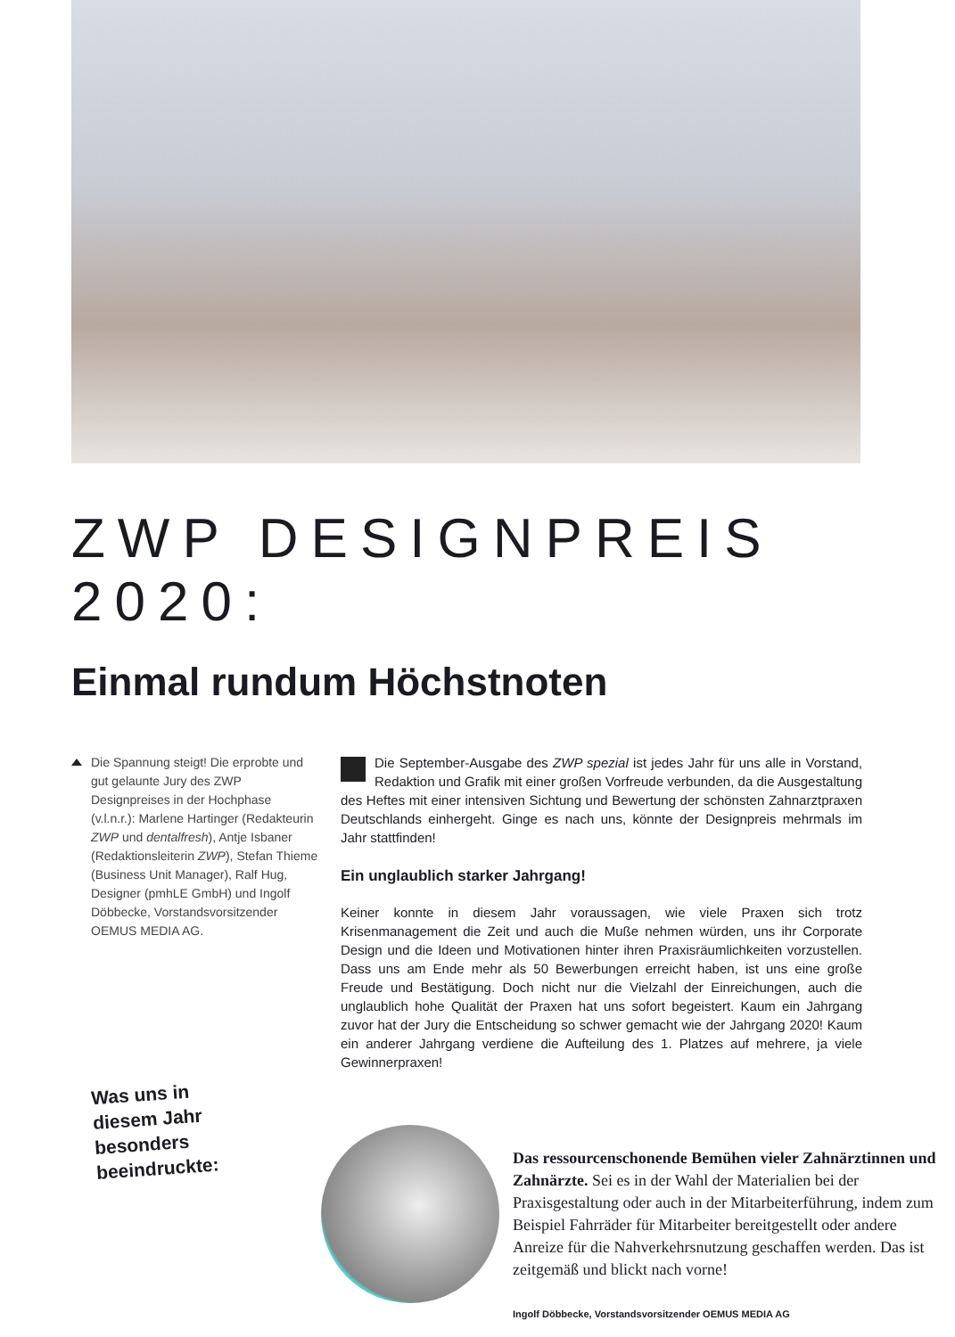ZWP DESIGNPREIS 2020:
Einmal rundum Höchstnoten
Die Spannung steigt! Die erprobte und gut gelaunte Jury des ZWP Designpreises in der Hochphase (v.l.n.r.): Marlene Hartinger (Redakteurin ZWP und dentalfresh), Antje Isbaner (Redaktionsleiterin ZWP), Stefan Thieme (Business Unit Manager), Ralf Hug, Designer (pmhLE GmbH) und Ingolf Döbbecke, Vorstandsvorsitzender OEMUS MEDIA AG.
Die September-Ausgabe des ZWP spezial ist jedes Jahr für uns alle in Vorstand, Redaktion und Grafik mit einer großen Vorfreude verbunden, da die Ausgestaltung des Heftes mit einer intensiven Sichtung und Bewertung der schönsten Zahnarztpraxen Deutschlands einhergeht. Ginge es nach uns, könnte der Designpreis mehrmals im Jahr stattfinden!
Ein unglaublich starker Jahrgang!
Keiner konnte in diesem Jahr voraussagen, wie viele Praxen sich trotz Krisenmanagement die Zeit und auch die Muße nehmen würden, uns ihr Corporate Design und die Ideen und Motivationen hinter ihren Praxisräumlichkeiten vorzustellen. Dass uns am Ende mehr als 50 Bewerbungen erreicht haben, ist uns eine große Freude und Bestätigung. Doch nicht nur die Vielzahl der Einreichungen, auch die unglaublich hohe Qualität der Praxen hat uns sofort begeistert. Kaum ein Jahrgang zuvor hat der Jury die Entscheidung so schwer gemacht wie der Jahrgang 2020! Kaum ein anderer Jahrgang verdiene die Aufteilung des 1. Platzes auf mehrere, ja viele Gewinnerpraxen!
Was uns in diesem Jahr besonders beeindruckte:
Das ressourcenschonende Bemühen vieler Zahnärztinnen und Zahnärzte. Sei es in der Wahl der Materialien bei der Praxisgestaltung oder auch in der Mitarbeiterführung, indem zum Beispiel Fahrräder für Mitarbeiter bereitgestellt oder andere Anreize für die Nahverkehrsnutzung geschaffen werden. Das ist zeitgemäß und blickt nach vorne!
Ingolf Döbbecke, Vorstandsvorsitzender OEMUS MEDIA AG